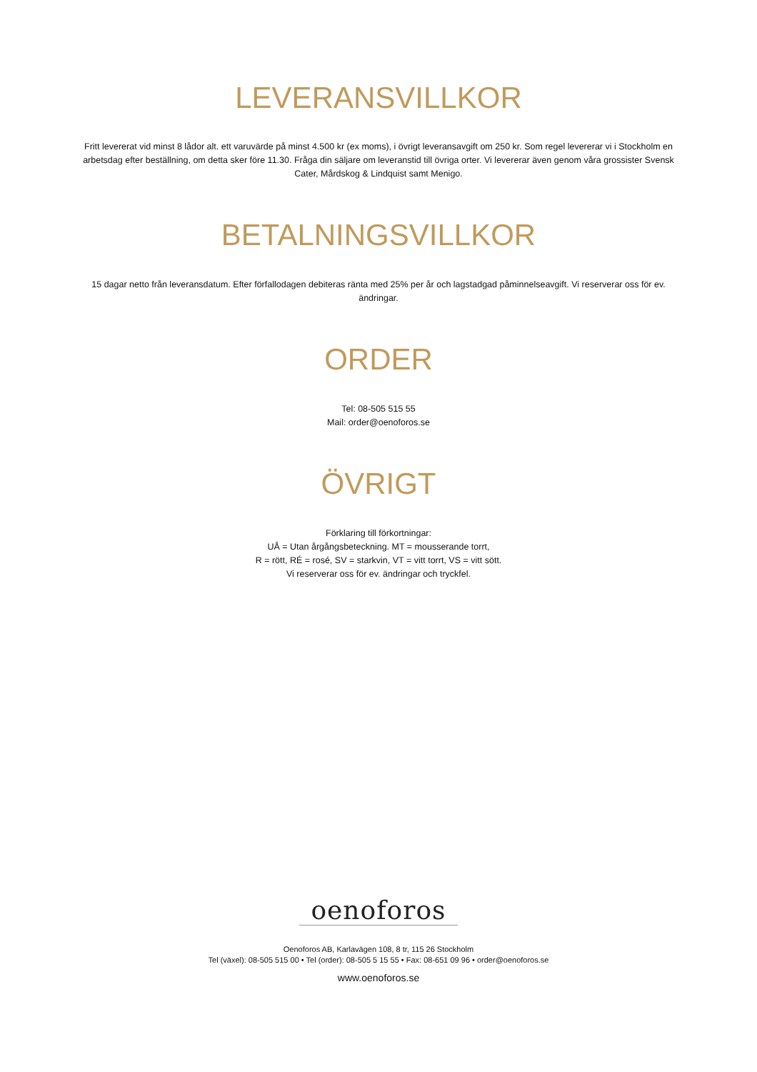LEVERANSVILLKOR
Fritt levererat vid minst 8 lådor alt. ett varuvärde på minst 4.500 kr (ex moms), i övrigt leveransavgift om 250 kr. Som regel levererar vi i Stockholm en arbetsdag efter beställning, om detta sker före 11.30. Fråga din säljare om leveranstid till övriga orter. Vi levererar även genom våra grossister Svensk Cater, Mårdskog & Lindquist samt Menigo.
BETALNINGSVILLKOR
15 dagar netto från leveransdatum. Efter förfallodagen debiteras ränta med 25% per år och lagstadgad påminnelseavgift. Vi reserverar oss för ev. ändringar.
ORDER
Tel: 08-505 515 55
Mail: order@oenoforos.se
ÖVRIGT
Förklaring till förkortningar:
UÅ = Utan årgångsbeteckning. MT = mousserande torrt,
R = rött, RÉ = rosé, SV = starkvin, VT = vitt torrt, VS = vitt sött.
Vi reserverar oss för ev. ändringar och tryckfel.
oenoforos
Oenoforos AB, Karlavägen 108, 8 tr, 115 26 Stockholm
Tel (växel): 08-505 515 00 • Tel (order): 08-505 5 15 55 • Fax: 08-651 09 96 • order@oenoforos.se
www.oenoforos.se